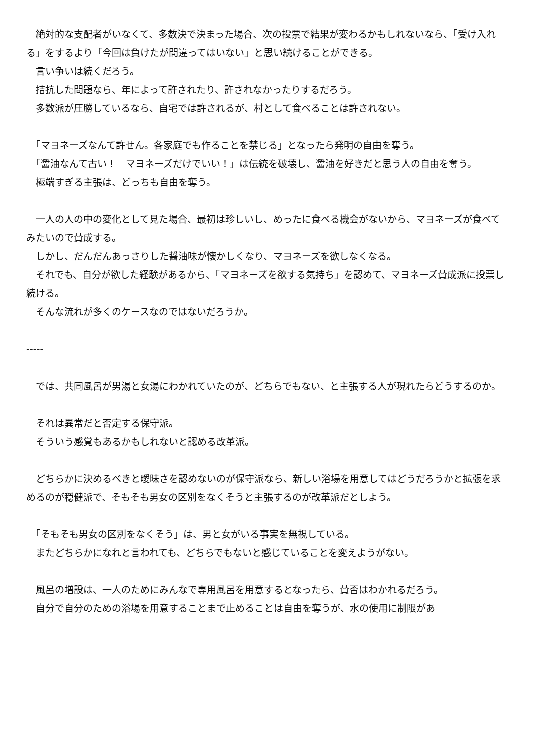絶対的な支配者がいなくて、多数決で決まった場合、次の投票で結果が変わるかもしれないなら、「受け入れる」をするより「今回は負けたが間違ってはいない」と思い続けることができる。
　言い争いは続くだろう。
　拮抗した問題なら、年によって許されたり、許されなかったりするだろう。
　多数派が圧勝しているなら、自宅では許されるが、村として食べることは許されない。
　「マヨネーズなんて許せん。各家庭でも作ることを禁じる」となったら発明の自由を奪う。
　「醤油なんて古い！　マヨネーズだけでいい！」は伝統を破壊し、醤油を好きだと思う人の自由を奪う。
　極端すぎる主張は、どっちも自由を奪う。
　一人の人の中の変化として見た場合、最初は珍しいし、めったに食べる機会がないから、マヨネーズが食べてみたいので賛成する。
　しかし、だんだんあっさりした醤油味が懐かしくなり、マヨネーズを欲しなくなる。
　それでも、自分が欲した経験があるから、「マヨネーズを欲する気持ち」を認めて、マヨネーズ賛成派に投票し続ける。
　そんな流れが多くのケースなのではないだろうか。
-----
　では、共同風呂が男湯と女湯にわかれていたのが、どちらでもない、と主張する人が現れたらどうするのか。
　それは異常だと否定する保守派。
　そういう感覚もあるかもしれないと認める改革派。
　どちらかに決めるべきと曖昧さを認めないのが保守派なら、新しい浴場を用意してはどうだろうかと拡張を求めるのが穏健派で、そもそも男女の区別をなくそうと主張するのが改革派だとしよう。
　「そもそも男女の区別をなくそう」は、男と女がいる事実を無視している。
　またどちらかになれと言われても、どちらでもないと感じていることを変えようがない。
　風呂の増設は、一人のためにみんなで専用風呂を用意するとなったら、賛否はわかれるだろう。
　自分で自分のための浴場を用意することまで止めることは自由を奪うが、水の使用に制限があ